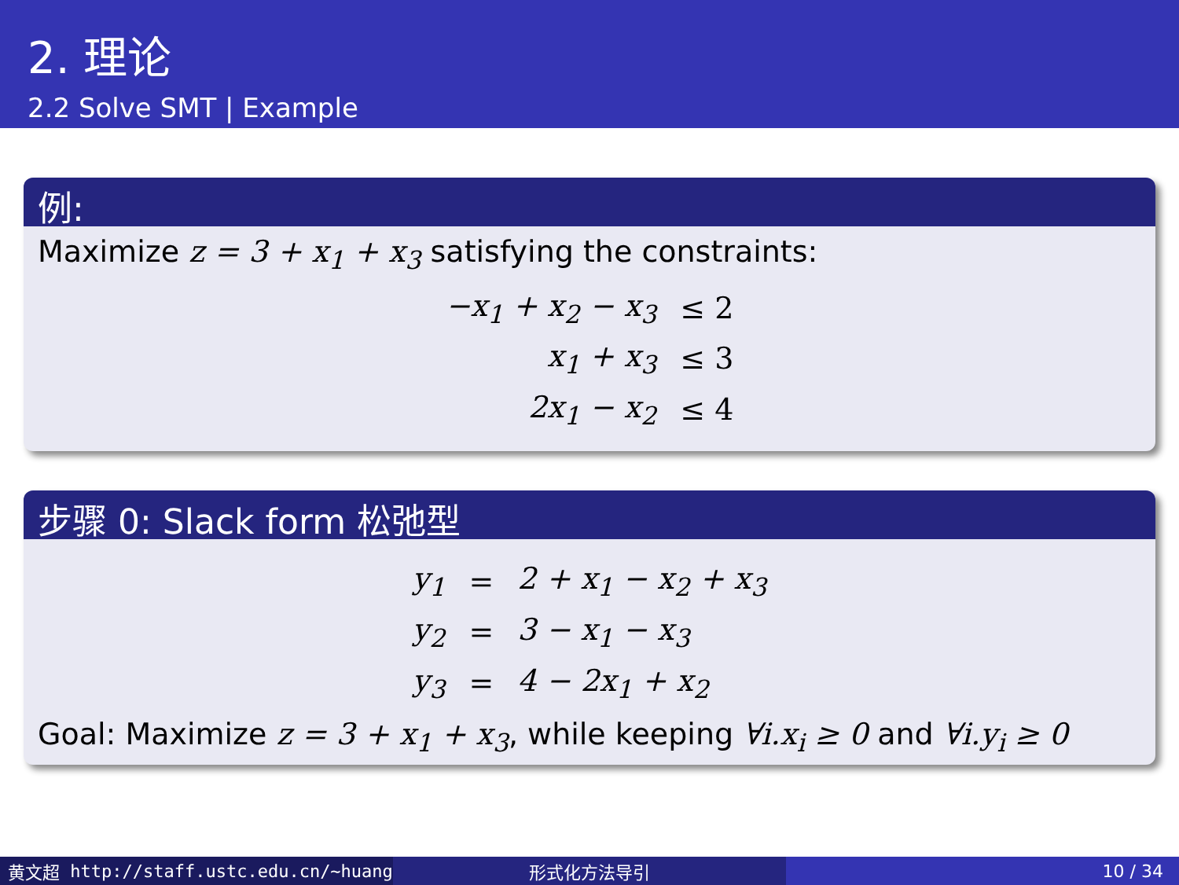2. 理论
2.2 Solve SMT | Example
例:
Maximize z = 3 + x<sub>1</sub> + x<sub>3</sub> satisfying the constraints:
| −x<sub>1</sub> + x<sub>2</sub> − x<sub>3</sub> | ≤ 2 |
| x<sub>1</sub> + x<sub>3</sub> | ≤ 3 |
| 2x<sub>1</sub> − x<sub>2</sub> | ≤ 4 |
步骤 0: Slack form 松弛型
| y<sub>1</sub> | = | 2 + x<sub>1</sub> − x<sub>2</sub> + x<sub>3</sub> |
| y<sub>2</sub> | = | 3 − x<sub>1</sub> − x<sub>3</sub> |
| y<sub>3</sub> | = | 4 − 2x<sub>1</sub> + x<sub>2</sub> |
Goal: Maximize z = 3 + x<sub>1</sub> + x<sub>3</sub>, while keeping ∀i.x<sub>i</sub> ≥ 0 and ∀i.y<sub>i</sub> ≥ 0
黄文超 http://staff.ustc.edu.cn/~huang 形式化方法导引 10 / 34